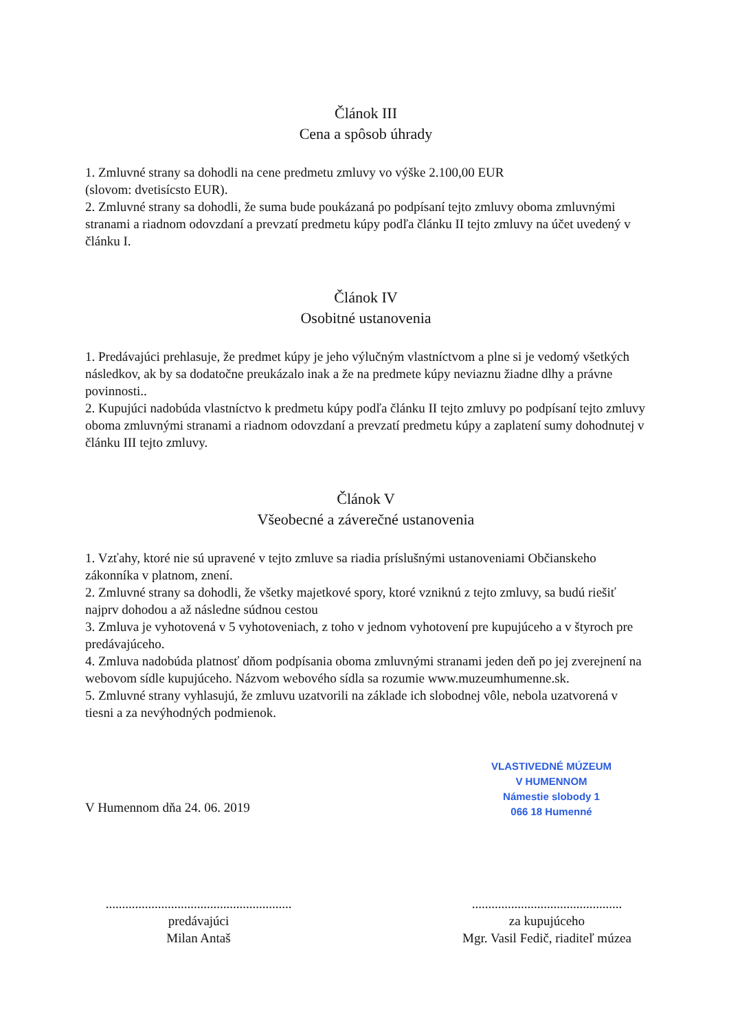Článok III
Cena a spôsob úhrady
1. Zmluvné strany sa dohodli na cene predmetu zmluvy vo výške 2.100,00 EUR
(slovom: dvetisícsto EUR).
2. Zmluvné strany sa dohodli, že suma bude poukázaná po podpísaní tejto zmluvy oboma zmluvnými stranami a riadnom odovzdaní a prevzatí predmetu kúpy podľa článku II tejto zmluvy na účet uvedený v článku I.
Článok IV
Osobitné ustanovenia
1. Predávajúci prehlasuje, že predmet kúpy je jeho výlučným vlastníctvom a plne si je vedomý všetkých následkov, ak by sa dodatočne preukázalo inak a že na predmete kúpy neviaznu žiadne dlhy a právne povinnosti..
2. Kupujúci nadobúda vlastníctvo k predmetu kúpy podľa článku II tejto zmluvy po podpísaní tejto zmluvy oboma zmluvnými stranami a riadnom odovzdaní a prevzatí predmetu kúpy a zaplatení sumy dohodnutej v článku III tejto zmluvy.
Článok V
Všeobecné a záverečné ustanovenia
1. Vzťahy, ktoré nie sú upravené v tejto zmluve sa riadia príslušnými ustanoveniami Občianskeho zákonníka v platnom, znení.
2. Zmluvné strany sa dohodli, že všetky majetkové spory, ktoré vzniknú z tejto zmluvy, sa budú riešiť najprv dohodou a až následne súdnou cestou
3. Zmluva je vyhotovená v 5 vyhotoveniach, z toho v jednom vyhotovení pre kupujúceho a v štyroch pre predávajúceho.
4. Zmluva nadobúda platnosť dňom podpísania oboma zmluvnými stranami jeden deň po jej zverejnení na webovom sídle kupujúceho. Názvom webového sídla sa rozumie www.muzeumhumenne.sk.
5. Zmluvné strany vyhlasujú, že zmluvu uzatvorili na základe ich slobodnej vôle, nebola uzatvorená v tiesni a za nevýhodných podmienok.
VLASTIVEDNÉ MÚZEUM
V HUMENNOM
Námestie slobody 1
066 18 Humenné
V Humennom dňa 24. 06. 2019
.........................................................
predávajúci
Milan Antaš
..............................................
za kupujúceho
Mgr. Vasil Fedič, riaditeľ múzea